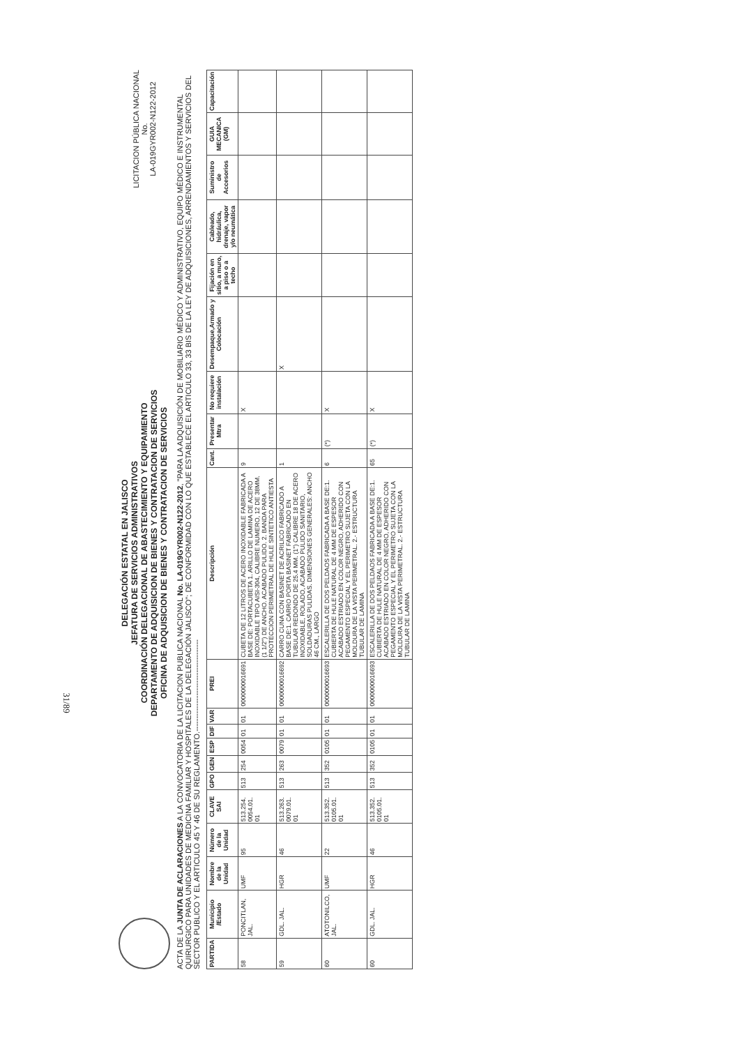DELEGACIÓN ESTATAL EN JALISCO
JEFATURA DE SERVICIOS ADMINISTRATIVOS
COORDINACIÓN DELEGACIONAL DE ABASTECIMIENTO Y EQUIPAMIENTO
DEPARTAMENTO DE ADQUISICION DE BIENES Y CONTRATACION DE SERVICIOS
OFICINA DE ADQUISICION DE BIENES Y CONTRATACION DE SERVICIOS
LICITACION PÚBLICA NACIONAL
No.
LA-019GYR002-N122-2012
ACTA DE LA JUNTA DE ACLARACIONES A LA CONVOCATORIA DE LA LICITACION PUBLICA NACIONAL No. LA-019GYR002-N122-2012, "PARA LA ADQUISICIÓN DE MOBILIARIO MÉDICO Y ADMINISTRATIVO, EQUIPO MÉDICO E INSTRUMENTAL QUIRURGICO PARA UNIDADES DE MEDICINA FAMILIAR Y HOSPITALES DE LA DELEGACIÓN JALISCO"; DE CONFORMIDAD CON LO QUE ESTABLECE EL ARTICULO 33, 33 BIS DE LA LEY DE ADQUISICIONES, ARRENDAMIENTOS Y SERVICIOS DEL SECTOR PUBLICO Y EL ARTICULO 45 Y 46 DE SU REGLAMENTO.------------------------------------
| PARTIDA | Municipio /Estado | Nombre de la Unidad | Número de la Unidad | CLAVE SAI | GPO | GEN | ESP | DIF | VAR | PREI | Descripción | Cant. | Presentar Mtra | No requiere instalación | Desempaque,Armado y Colocación | Fijación en sitio, a muro, a piso o a techo | Cableado, hidráulica, drenaje, vapor y/o neumática | Suministro de Accesorios | GUIA MECANICA (GM) | Capacitación |
| --- | --- | --- | --- | --- | --- | --- | --- | --- | --- | --- | --- | --- | --- | --- | --- | --- | --- | --- | --- | --- |
| 58 | PONCITLAN, JAL. | UMF | 95 | 513.254. 0054.01. 01 | 513 | 254 | 0054 | 01 | 01 | 0000000016691 | CUBETA DE 12 LITROS DE ACERO INOXIDABLE FABRICADA A BASE DE: PORTACUBETA 1. ARILLO DE LAMINA DE ACERO INOXIDABLE TIPO AISI-304, CALIBRE NUMERO, 12 DE 38MM. (1 1/2") DE ANCHO. ACABADO PULIDO. 2. BANDA PARA PROTECCION PERIMETRAL DE HULE SINTETICO ANTIESTA | 9 | | X | | | | | | |
| 59 | GDL. JAL. | HGR | 46 | 513.263. 0079.01. 01 | 513 | 263 | 0079 | 01 | 01 | 0000000016692 | CARRO CUNA CON BASINET DE ACRILICO FABRICADO A BASE DE:1. CARRO PORTA BASINET FABRICADO EN TUBULAR REDONDO DE 25.4 MM. (1") CALIBRE 18 DE ACERO INOXIDABLE, ROLADO, ACABADO PULIDO SANITARIO, SOLDADURAS PULIDAS. DIMENSIONES GENERALES: ANCHO 46 CM., LARGO | 1 | | | X | | | | | |
| 60 | ATOTONILCO, JAL. | UMF | 22 | 513.352. 0105.01. 01 | 513 | 352 | 0105 | 01 | 01 | 0000000016693 | ESCALERILLA DE DOS PELDAOS FABRICADA A BASE DE:1. CUBIERTA DE HULE NATURAL DE 4 MM DE ESPESOR ACABADO ESTRIADO EN COLOR NEGRO, ADHERIDO CON PEGAMENTO ESPECIAL Y EL PERIMETRO SUJETA CON LA MOLDURA DE LA VISTA PERIMETRAL. 2.- ESTRUCTURA TUBULAR DE LAMINA | 6 | (*) | X | | | | | | |
| 60 | GDL. JAL. | HGR | 46 | 513.352. 0105.01. 01 | 513 | 352 | 0105 | 01 | 01 | 0000000016693 | ESCALERILLA DE DOS PELDAOS FABRICADA A BASE DE:1. CUBIERTA DE HULE NATURAL DE 4 MM DE ESPESOR ACABADO ESTRIADO EN COLOR NEGRO, ADHERIDO CON PEGAMENTO ESPECIAL Y EL PERIMETRO SUJETA CON LA MOLDURA DE LA VISTA PERIMETRAL. 2.- ESTRUCTURA TUBULAR DE LAMINA | 65 | (*) | X | | | | | | |
31/89